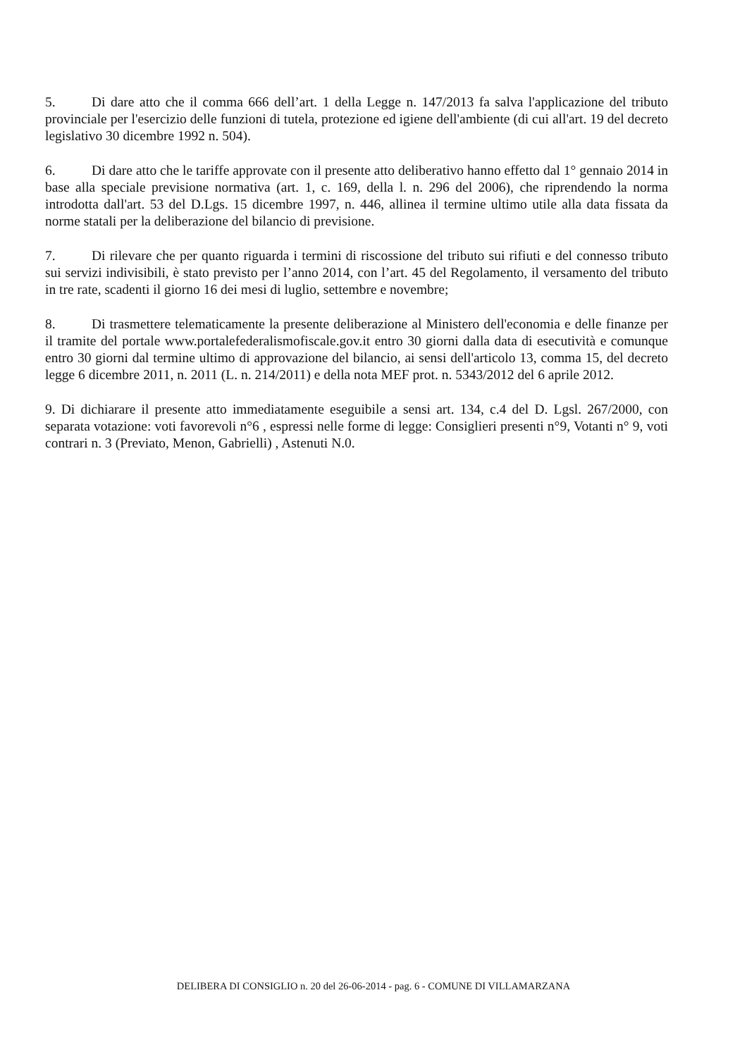5. Di dare atto che il comma 666 dell’art. 1 della Legge n. 147/2013 fa salva l'applicazione del tributo provinciale per l'esercizio delle funzioni di tutela, protezione ed igiene dell'ambiente (di cui all'art. 19 del decreto legislativo 30 dicembre 1992 n. 504).
6. Di dare atto che le tariffe approvate con il presente atto deliberativo hanno effetto dal 1° gennaio 2014 in base alla speciale previsione normativa (art. 1, c. 169, della l. n. 296 del 2006), che riprendendo la norma introdotta dall'art. 53 del D.Lgs. 15 dicembre 1997, n. 446, allinea il termine ultimo utile alla data fissata da norme statali per la deliberazione del bilancio di previsione.
7. Di rilevare che per quanto riguarda i termini di riscossione del tributo sui rifiuti e del connesso tributo sui servizi indivisibili, è stato previsto per l’anno 2014, con l’art. 45 del Regolamento, il versamento del tributo in tre rate, scadenti il giorno 16 dei mesi di luglio, settembre e novembre;
8. Di trasmettere telematicamente la presente deliberazione al Ministero dell'economia e delle finanze per il tramite del portale www.portalefederalismofiscale.gov.it entro 30 giorni dalla data di esecutività e comunque entro 30 giorni dal termine ultimo di approvazione del bilancio, ai sensi dell'articolo 13, comma 15, del decreto legge 6 dicembre 2011, n. 2011 (L. n. 214/2011) e della nota MEF prot. n. 5343/2012 del 6 aprile 2012.
9. Di dichiarare il presente atto immediatamente eseguibile a sensi art. 134, c.4 del D. Lgsl. 267/2000, con separata votazione: voti favorevoli n°6 , espressi nelle forme di legge: Consiglieri presenti n°9, Votanti n° 9, voti contrari n. 3 (Previato, Menon, Gabrielli) , Astenuti N.0.
DELIBERA DI CONSIGLIO n. 20 del 26-06-2014 - pag. 6 - COMUNE DI VILLAMARZANA